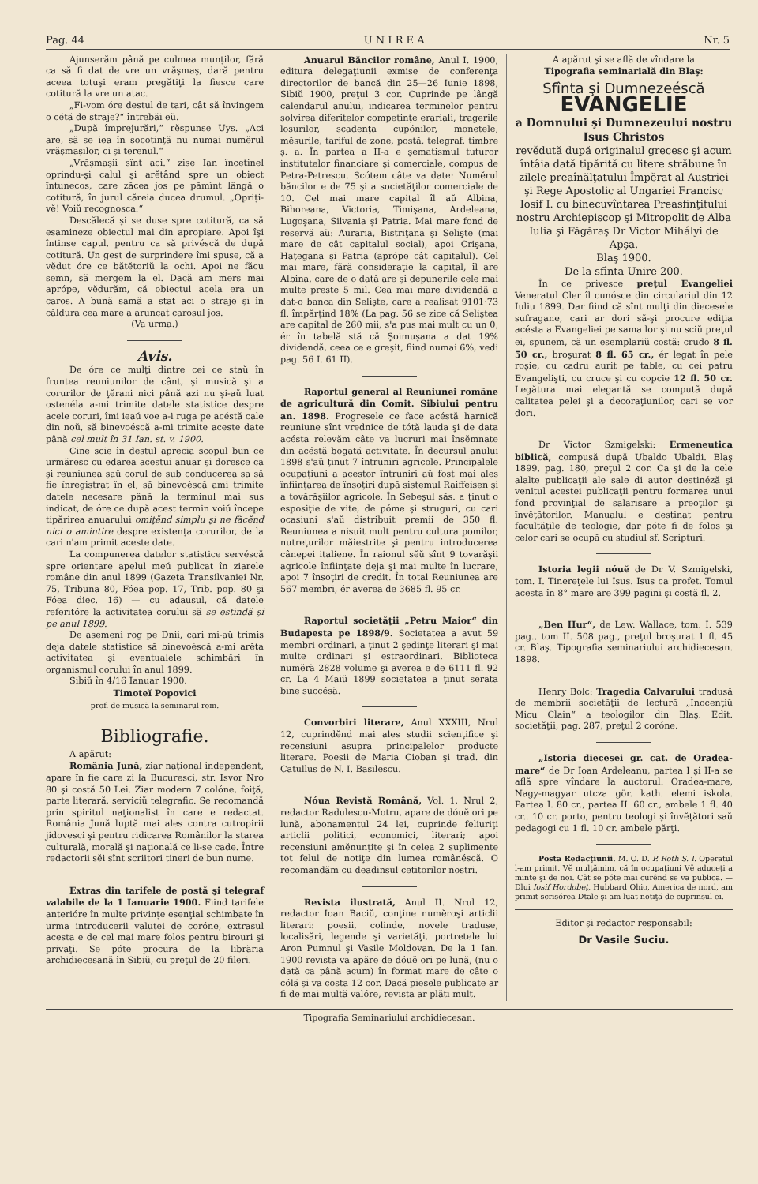Pag. 44 U N I R E A Nr. 5
Ajunserăm până pe culmea munţilor, fără ca să fi dat de vre un vrăşmaş, dară pentru aceea totuşi eram pregătiţi la fiesce care cotitură la vre un atac.
„Fi-vom óre destul de tari, cât să învingem o cétă de straje?“ întrebăi eŭ.
„După împrejurări,“ rĕspunse Uys. „Aci are, să se iea în socotinţă nu numai numĕrul vrăşmaşilor, ci şi terenul.“
„Vrăşmaşii sînt aci.“ zise Ian încetinel oprindu-şi calul şi arĕtând spre un obiect întunecos, care zăcea jos pe pămînt lângă o cotitură, în jurul căreia ducea drumul. „Opriţi-vĕ! Voiŭ recognosca.“
Descălecă şi se duse spre cotitură, ca să esamineze obiectul mai din apropiare. Apoi îşi întinse capul, pentru ca să privéscă de după cotitură. Un gest de surprindere îmi spuse, că a vĕdut óre ce bătĕtoriŭ la ochi. Apoi ne făcu semn, să mergem la el. Dacă am mers mai aprópe, vĕdurăm, că obiectul acela era un caros. A bună samă a stat aci o straje şi în căldura cea mare a aruncat carosul jos.
(Va urma.)
Avis.
De óre ce mulţi dintre cei ce staŭ în fruntea reuniunilor de cânt, şi musică şi a corurilor de ţĕrani nici până azi nu şi-aŭ luat ostenéla a-mi trimite datele statistice despre acele coruri, îmi ieaŭ voe a-i ruga pe acéstă cale din noŭ, să binevoéscă a-mi trimite aceste date până cel mult în 31 Ian. st. v. 1900.
Cine scie în destul aprecia scopul bun ce urmăresc cu edarea acestui anuar şi doresce ca şi reuniunea saŭ corul de sub conducerea sa să fie înregistrat în el, să binevoéscă ami trimite datele necesare până la terminul mai sus indicat, de óre ce după acest termin voiŭ începe tipărirea anuarului omiţĕnd simplu şi ne făcĕnd nici o amintire despre existenţa corurilor, de la cari n'am primit aceste date.
La compunerea datelor statistice servéscă spre orientare apelul meŭ publicat în ziarele române din anul 1899 (Gazeta Transilvaniei Nr. 75, Tribuna 80, Fóea pop. 17, Trib. pop. 80 şi Fóea diec. 16) — cu adausul, că datele referitóre la activitatea corului să se estindă şi pe anul 1899.
De asemeni rog pe Dnii, cari mi-aŭ trimis deja datele statistice să binevoéscă a-mi arĕta activitatea şi eventualele schimbări în organismul corului în anul 1899.
Sibiŭ în 4/16 Ianuar 1900.
Timoteĭ Popovici
prof. de musică la seminarul rom.
Bibliografie.
A apărut:
România Jună, ziar naţional independent, apare în fie care zi la Bucuresci, str. Isvor Nro 80 şi costă 50 Lei. Ziar modern 7 colóne, foiţă, parte literară, serviciŭ telegrafic. Se recomandă prin spiritul naţionalist în care e redactat. România Jună luptă mai ales contra cutropirii jidovesci şi pentru ridicarea Românilor la starea culturală, morală şi naţională ce li-se cade. Între redactorii sĕi sînt scriitori tineri de bun nume.
Extras din tarifele de postă şi telegraf valabile de la 1 Ianuarie 1900. Fiind tarifele anterióre în multe privinţe esenţial schimbate în urma introducerii valutei de coróne, extrasul acesta e de cel mai mare folos pentru birouri şi privaţi. Se póte procura de la librăria archidiecesană în Sibiŭ, cu preţul de 20 fileri.
Anuarul Băncilor române, Anul I. 1900, editura delegaţiunii exmise de conferenţa directorilor de bancă din 25—26 Iunie 1898, Sibiŭ 1900, preţul 3 cor. Cuprinde pe lângă calendarul anului, indicarea terminelor pentru solvirea diferitelor competinţe erariali, tragerile losurilor, scadenţa cupónilor, monetele, mĕsurile, tariful de zone, postă, telegraf, timbre ş. a. În partea a II-a e şematismul tuturor institutelor financiare şi comerciale, compus de Petra-Petrescu. Scótem câte va date: Numĕrul băncilor e de 75 şi a societăţilor comerciale de 10. Cel mai mare capital îl aŭ Albina, Bihoreana, Victoria, Timişana, Ardeleana, Lugoşana, Silvania şi Patria. Mai mare fond de reservă aŭ: Auraria, Bistriţana şi Selişte (mai mare de cât capitalul social), apoi Crişana, Haţegana şi Patria (aprópe cât capitalul). Cel mai mare, fără consideraţie la capital, îl are Albina, care de o dată are şi depunerile cele mai multe preste 5 mil. Cea mai mare dividendă a dat-o banca din Selişte, care a realisat 9101·73 fl. împărţind 18% (La pag. 56 se zice că Seliştea are capital de 260 mii, s'a pus mai mult cu un 0, ér în tabelă stă că Şoimuşana a dat 19% dividendă, ceea ce e greşit, fiind numai 6%, vedi pag. 56 I. 61 II).
Raportul general al Reuniunei române de agricultură din Comit. Sibiului pentru an. 1898. Progresele ce face acéstă harnică reuniune sînt vrednice de tótă lauda şi de data acésta relevăm câte va lucruri mai însĕmnate din acéstă bogată activitate. În decursul anului 1898 s'aŭ ţinut 7 întruniri agricole. Principalele ocupaţiuni a acestor întruniri aŭ fost mai ales înfiinţarea de însoţiri după sistemul Raiffeisen şi a tovărăşiilor agricole. În Sebeşul săs. a ţinut o esposiţie de vite, de póme şi struguri, cu cari ocasiuni s'aŭ distribuit premii de 350 fl. Reuniunea a nisuit mult pentru cultura pomilor, nutreţurilor măiestrite şi pentru introducerea cânepei italiene. În raionul sĕŭ sînt 9 tovarăşii agricole înfiinţate deja şi mai multe în lucrare, apoi 7 însoţiri de credit. În total Reuniunea are 567 membri, ér averea de 3685 fl. 95 cr.
Raportul societăţii „Petru Maior“ din Budapesta pe 1898/9. Societatea a avut 59 membri ordinari, a ţinut 2 şedinţe literari şi mai multe ordinari şi estraordinari. Biblioteca numĕră 2828 volume şi averea e de 6111 fl. 92 cr. La 4 Maiŭ 1899 societatea a ţinut serata bine succésă.
Convorbiri literare, Anul XXXIII, Nrul 12, cuprindĕnd mai ales studii scienţifice şi recensiuni asupra principalelor producte literare. Poesii de Maria Cioban şi trad. din Catullus de N. I. Basilescu.
Nóua Revistă Română, Vol. 1, Nrul 2, redactor Radulescu-Motru, apare de dóuĕ ori pe lună, abonamentul 24 lei, cuprinde feliuriţi articlii politici, economici, literari; apoi recensiuni amĕnunţite şi în celea 2 suplimente tot felul de notiţe din lumea românéscă. O recomandăm cu deadinsul cetitorilor nostri.
Revista ilustrată, Anul II. Nrul 12, redactor Ioan Baciŭ, conţine numĕroşi articlii literari: poesii, colinde, novele traduse, localisări, legende şi varietăţi, portretele lui Aron Pumnul şi Vasile Moldovan. De la 1 Ian. 1900 revista va apăre de dóuĕ ori pe lună, (nu o dată ca până acum) în format mare de câte o cólă şi va costa 12 cor. Dacă piesele publicate ar fi de mai multă valóre, revista ar plăti mult.
A apărut şi se află de vîndare la
Tipografia seminarială din Blaş:
Sfînta şi Dumnezeéscă
EVANGELIE
a Domnului şi Dumnezeului nostru
Isus Christos
revĕdută după originalul grecesc şi acum întâia dată tipărită cu litere străbune în zilele preaînălţatului Împĕrat al Austriei şi Rege Apostolic al Ungariei Francisc Iosif I. cu binecuvîntarea Preasfinţitului nostru Archiepiscop şi Mitropolit de Alba Iulia şi Făgăraş Dr Victor Mihályi de Apşa.
Blaş 1900.
De la sfînta Unire 200.
În ce privesce preţul Evangeliei Veneratul Cler îl cunósce din circulariul din 12 Iuliu 1899. Dar fiind că sînt mulţi din diecesele sufragane, cari ar dori să-şi procure ediţia acésta a Evangeliei pe sama lor şi nu sciŭ preţul ei, spunem, că un esemplariŭ costă: crudo 8 fl. 50 cr., broşurat 8 fl. 65 cr., ér legat în pele roşie, cu cadru aurit pe table, cu cei patru Evangelişti, cu cruce şi cu copcie 12 fl. 50 cr. Legătura mai elegantă se computã după calitatea pelei şi a decoraţiunilor, cari se vor dori.
Dr Victor Szmigelski: Ermeneutica biblică, compusă după Ubaldo Ubaldi. Blaş 1899, pag. 180, preţul 2 cor. Ca şi de la cele alalte publicaţii ale sale di autor destinéză şi venitul acestei publicaţii pentru formarea unui fond provinţial de salarisare a preoţilor şi învĕţătorilor. Manualul e destinat pentru facultăţile de teologie, dar póte fi de folos şi celor cari se ocupă cu studiul sf. Scripturi.
Istoria legii nóuĕ de Dr V. Szmigelski, tom. I. Tinereţele lui Isus. Isus ca profet. Tomul acesta în 8° mare are 399 pagini şi costă fl. 2.
„Ben Hur“, de Lew. Wallace, tom. I. 539 pag., tom II. 508 pag., preţul broşurat 1 fl. 45 cr. Blaş. Tipografia seminariului archidiecesan. 1898.
Henry Bolc: Tragedia Calvarului tradusă de membrii societăţii de lectură „Inocenţiŭ Micu Clain“ a teologilor din Blaş. Edit. societăţii, pag. 287, preţul 2 coróne.
„Istoria diecesei gr. cat. de Oradea-mare“ de Dr Ioan Ardeleanu, partea I şi II-a se află spre vîndare la auctorul. Oradea-mare, Nagy-magyar utcza gör. kath. elemi iskola. Partea I. 80 cr., partea II. 60 cr., ambele 1 fl. 40 cr.. 10 cr. porto, pentru teologi şi învĕţători saŭ pedagogi cu 1 fl. 10 cr. ambele părţi.
Posta Redacţiunii. M. O. D. P. Roth S. I. Operatul l-am primit. Vĕ mulţămim, că în ocupaţiuni Vĕ aduceţi a minte şi de noi. Cât se póte mai curênd se va publica. — Dlui Iosif Hordobeţ, Hubbard Ohio, America de nord, am primit scrisórea Dtale şi am luat notiţă de cuprinsul ei.
Editor şi redactor responsabil:
Dr Vasile Suciu.
Tipografia Seminariului archidiecesan.